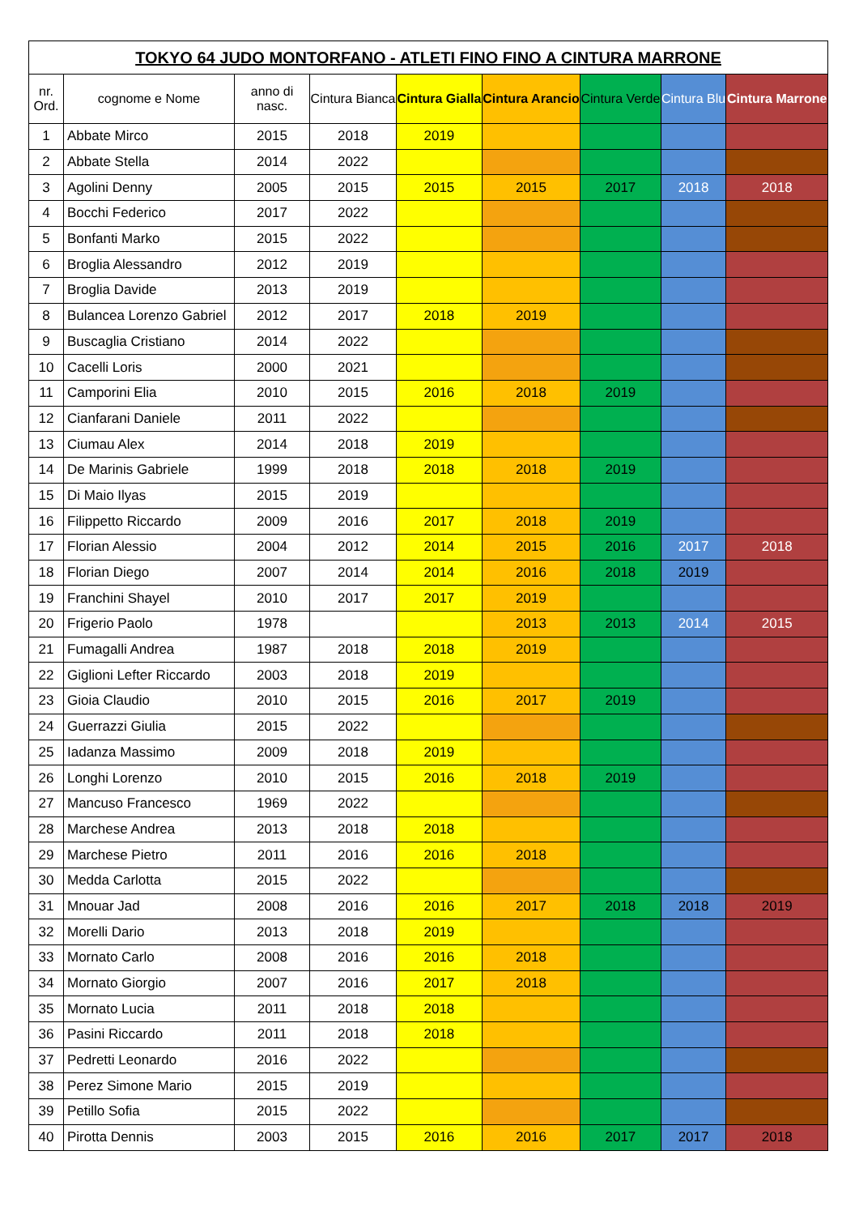| TOKYO 64 JUDO MONTORFANO - ATLETI FINO FINO A CINTURA MARRONE | | | | | | | | |
| --- | --- | --- | --- | --- | --- | --- | --- | --- |
| nr. Ord. | cognome e Nome | anno di nasc. | Cintura Bianca | Cintura Gialla | Cintura Arancio | Cintura Verde | Cintura Blu | Cintura Marrone |
| 1 | Abbate Mirco | 2015 | 2018 | 2019 | | | | |
| 2 | Abbate Stella | 2014 | 2022 | | | | | |
| 3 | Agolini Denny | 2005 | 2015 | 2015 | 2015 | 2017 | 2018 | 2018 |
| 4 | Bocchi Federico | 2017 | 2022 | | | | | |
| 5 | Bonfanti Marko | 2015 | 2022 | | | | | |
| 6 | Broglia Alessandro | 2012 | 2019 | | | | | |
| 7 | Broglia Davide | 2013 | 2019 | | | | | |
| 8 | Bulancea Lorenzo Gabriel | 2012 | 2017 | 2018 | 2019 | | | |
| 9 | Buscaglia Cristiano | 2014 | 2022 | | | | | |
| 10 | Cacelli Loris | 2000 | 2021 | | | | | |
| 11 | Camporini Elia | 2010 | 2015 | 2016 | 2018 | 2019 | | |
| 12 | Cianfarani Daniele | 2011 | 2022 | | | | | |
| 13 | Ciumau Alex | 2014 | 2018 | 2019 | | | | |
| 14 | De Marinis Gabriele | 1999 | 2018 | 2018 | 2018 | 2019 | | |
| 15 | Di Maio Ilyas | 2015 | 2019 | | | | | |
| 16 | Filippetto Riccardo | 2009 | 2016 | 2017 | 2018 | 2019 | | |
| 17 | Florian Alessio | 2004 | 2012 | 2014 | 2015 | 2016 | 2017 | 2018 |
| 18 | Florian Diego | 2007 | 2014 | 2014 | 2016 | 2018 | 2019 | |
| 19 | Franchini Shayel | 2010 | 2017 | 2017 | 2019 | | | |
| 20 | Frigerio Paolo | 1978 | | | 2013 | 2013 | 2014 | 2015 |
| 21 | Fumagalli Andrea | 1987 | 2018 | 2018 | 2019 | | | |
| 22 | Giglioni Lefter Riccardo | 2003 | 2018 | 2019 | | | | |
| 23 | Gioia Claudio | 2010 | 2015 | 2016 | 2017 | 2019 | | |
| 24 | Guerrazzi Giulia | 2015 | 2022 | | | | | |
| 25 | Iadanza Massimo | 2009 | 2018 | 2019 | | | | |
| 26 | Longhi Lorenzo | 2010 | 2015 | 2016 | 2018 | 2019 | | |
| 27 | Mancuso Francesco | 1969 | 2022 | | | | | |
| 28 | Marchese Andrea | 2013 | 2018 | 2018 | | | | |
| 29 | Marchese Pietro | 2011 | 2016 | 2016 | 2018 | | | |
| 30 | Medda Carlotta | 2015 | 2022 | | | | | |
| 31 | Mnouar Jad | 2008 | 2016 | 2016 | 2017 | 2018 | 2018 | 2019 |
| 32 | Morelli Dario | 2013 | 2018 | 2019 | | | | |
| 33 | Mornato Carlo | 2008 | 2016 | 2016 | 2018 | | | |
| 34 | Mornato Giorgio | 2007 | 2016 | 2017 | 2018 | | | |
| 35 | Mornato Lucia | 2011 | 2018 | 2018 | | | | |
| 36 | Pasini Riccardo | 2011 | 2018 | 2018 | | | | |
| 37 | Pedretti Leonardo | 2016 | 2022 | | | | | |
| 38 | Perez Simone Mario | 2015 | 2019 | | | | | |
| 39 | Petillo Sofia | 2015 | 2022 | | | | | |
| 40 | Pirotta Dennis | 2003 | 2015 | 2016 | 2016 | 2017 | 2017 | 2018 |